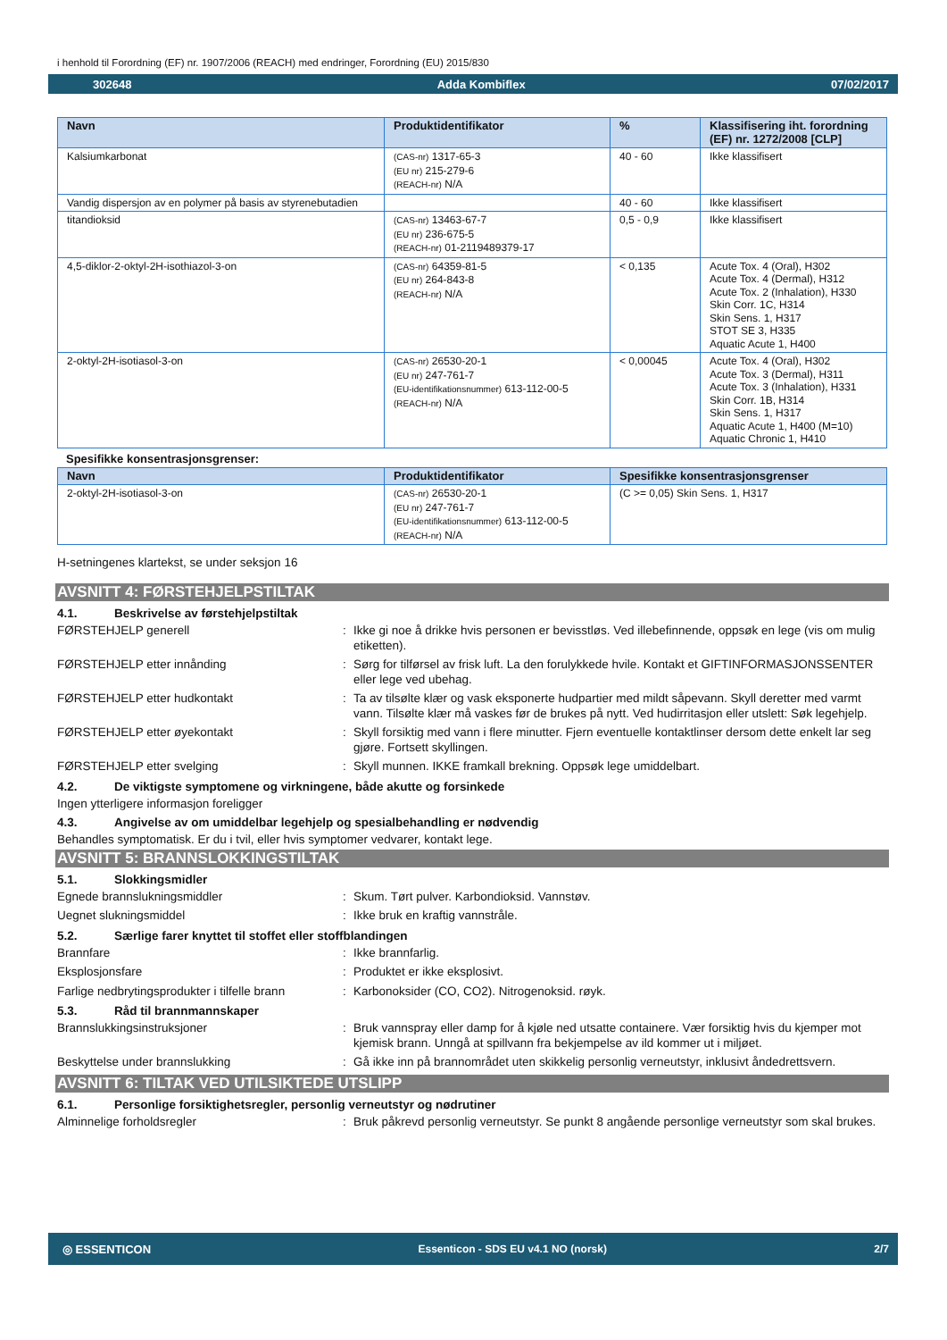i henhold til Forordning (EF) nr. 1907/2006 (REACH) med endringer, Forordning (EU) 2015/830
302648 Adda Kombiflex 07/02/2017
| Navn | Produktidentifikator | % | Klassifisering iht. forordning (EF) nr. 1272/2008 [CLP] |
| --- | --- | --- | --- |
| Kalsiumkarbonat | (CAS-nr) 1317-65-3 (EU nr) 215-279-6 (REACH-nr) N/A | 40 - 60 | Ikke klassifisert |
| Vandig dispersjon av en polymer på basis av styrenebutadien | | 40 - 60 | Ikke klassifisert |
| titandioksid | (CAS-nr) 13463-67-7 (EU nr) 236-675-5 (REACH-nr) 01-2119489379-17 | 0,5 - 0,9 | Ikke klassifisert |
| 4,5-diklor-2-oktyl-2H-isothiazol-3-on | (CAS-nr) 64359-81-5 (EU nr) 264-843-8 (REACH-nr) N/A | < 0,135 | Acute Tox. 4 (Oral), H302 Acute Tox. 4 (Dermal), H312 Acute Tox. 2 (Inhalation), H330 Skin Corr. 1C, H314 Skin Sens. 1, H317 STOT SE 3, H335 Aquatic Acute 1, H400 |
| 2-oktyl-2H-isotiasol-3-on | (CAS-nr) 26530-20-1 (EU nr) 247-761-7 (EU-identifikationsnummer) 613-112-00-5 (REACH-nr) N/A | < 0,00045 | Acute Tox. 4 (Oral), H302 Acute Tox. 3 (Dermal), H311 Acute Tox. 3 (Inhalation), H331 Skin Corr. 1B, H314 Skin Sens. 1, H317 Aquatic Acute 1, H400 (M=10) Aquatic Chronic 1, H410 |
Spesifikke konsentrasjonsgrenser:
| Navn | Produktidentifikator | Spesifikke konsentrasjonsgrenser |
| --- | --- | --- |
| 2-oktyl-2H-isotiasol-3-on | (CAS-nr) 26530-20-1 (EU nr) 247-761-7 (EU-identifikationsnummer) 613-112-00-5 (REACH-nr) N/A | (C >= 0,05) Skin Sens. 1, H317 |
H-setningenes klartekst, se under seksjon 16
AVSNITT 4: FØRSTEHJELPSTILTAK
4.1. Beskrivelse av førstehjelpstiltak
FØRSTEHJELP generell : Ikke gi noe å drikke hvis personen er bevisstløs. Ved illebefinnende, oppsøk en lege (vis om mulig etiketten).
FØRSTEHJELP etter innånding : Sørg for tilførsel av frisk luft. La den forulykkede hvile. Kontakt et GIFTINFORMASJONSSENTER eller lege ved ubehag.
FØRSTEHJELP etter hudkontakt : Ta av tilsølte klær og vask eksponerte hudpartier med mildt såpevann. Skyll deretter med varmt vann. Tilsølte klær må vaskes før de brukes på nytt. Ved hudirritasjon eller utslett: Søk legehjelp.
FØRSTEHJELP etter øyekontakt : Skyll forsiktig med vann i flere minutter. Fjern eventuelle kontaktlinser dersom dette enkelt lar seg gjøre. Fortsett skyllingen.
FØRSTEHJELP etter svelging : Skyll munnen. IKKE framkall brekning. Oppsøk lege umiddelbart.
4.2. De viktigste symptomene og virkningene, både akutte og forsinkede
Ingen ytterligere informasjon foreligger
4.3. Angivelse av om umiddelbar legehjelp og spesialbehandling er nødvendig
Behandles symptomatisk. Er du i tvil, eller hvis symptomer vedvarer, kontakt lege.
AVSNITT 5: BRANNSLOKKINGSTILTAK
5.1. Slokkingsmidler
Egnede brannslukningsmiddler : Skum. Tørt pulver. Karbondioksid. Vannstøv.
Uegnet slukningsmiddel : Ikke bruk en kraftig vannstråle.
5.2. Særlige farer knyttet til stoffet eller stoffblandingen
Brannfare : Ikke brannfarlig.
Eksplosjonsfare : Produktet er ikke eksplosivt.
Farlige nedbrytingsprodukter i tilfelle brann
: Karbonoksider (CO, CO2). Nitrogenoksid. røyk.
5.3. Råd til brannmannskaper
Brannslukkingsinstruksjoner : Bruk vannspray eller damp for å kjøle ned utsatte containere. Vær forsiktig hvis du kjemper mot kjemisk brann. Unngå at spillvann fra bekjempelse av ild kommer ut i miljøet.
Beskyttelse under brannslukking : Gå ikke inn på brannområdet uten skikkelig personlig verneutstyr, inklusivt åndedrettsvern.
AVSNITT 6: TILTAK VED UTILSIKTEDE UTSLIPP
6.1. Personlige forsiktighetsregler, personlig verneutstyr og nødrutiner
Alminnelige forholdsregler : Bruk påkrevd personlig verneutstyr. Se punkt 8 angående personlige verneutstyr som skal brukes.
◎ ESSENTICON Essenticon - SDS EU v4.1 NO (norsk) 2/7